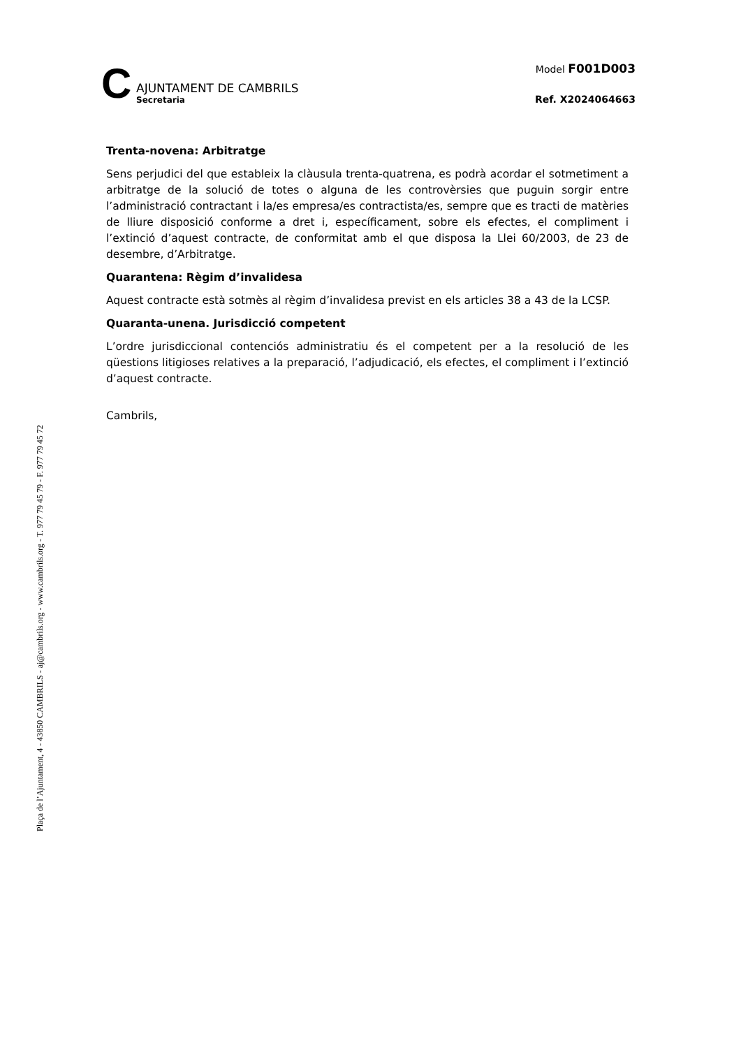Plaça de l’Ajuntament, 4 - 43850 CAMBRILS - aj@cambrils.org - www.cambrils.org - T. 977 79 45 79 - F. 977 79 45 72
C
AJUNTAMENT DE CAMBRILS
Secretaria
Model F001D003
Ref. X2024064663
Trenta-novena: Arbitratge
Sens perjudici del que estableix la clàusula trenta-quatrena, es podrà acordar el sotmetiment a arbitratge de la solució de totes o alguna de les controvèrsies que puguin sorgir entre l’administració contractant i la/es empresa/es contractista/es, sempre que es tracti de matèries de lliure disposició conforme a dret i, específicament, sobre els efectes, el compliment i l’extinció d’aquest contracte, de conformitat amb el que disposa la Llei 60/2003, de 23 de desembre, d’Arbitratge.
Quarantena: Règim d’invalidesa
Aquest contracte està sotmès al règim d’invalidesa previst en els articles 38 a 43 de la LCSP.
Quaranta-unena. Jurisdicció competent
L’ordre jurisdiccional contenciós administratiu és el competent per a la resolució de les qüestions litigioses relatives a la preparació, l’adjudicació, els efectes, el compliment i l’extinció d’aquest contracte.
Cambrils,